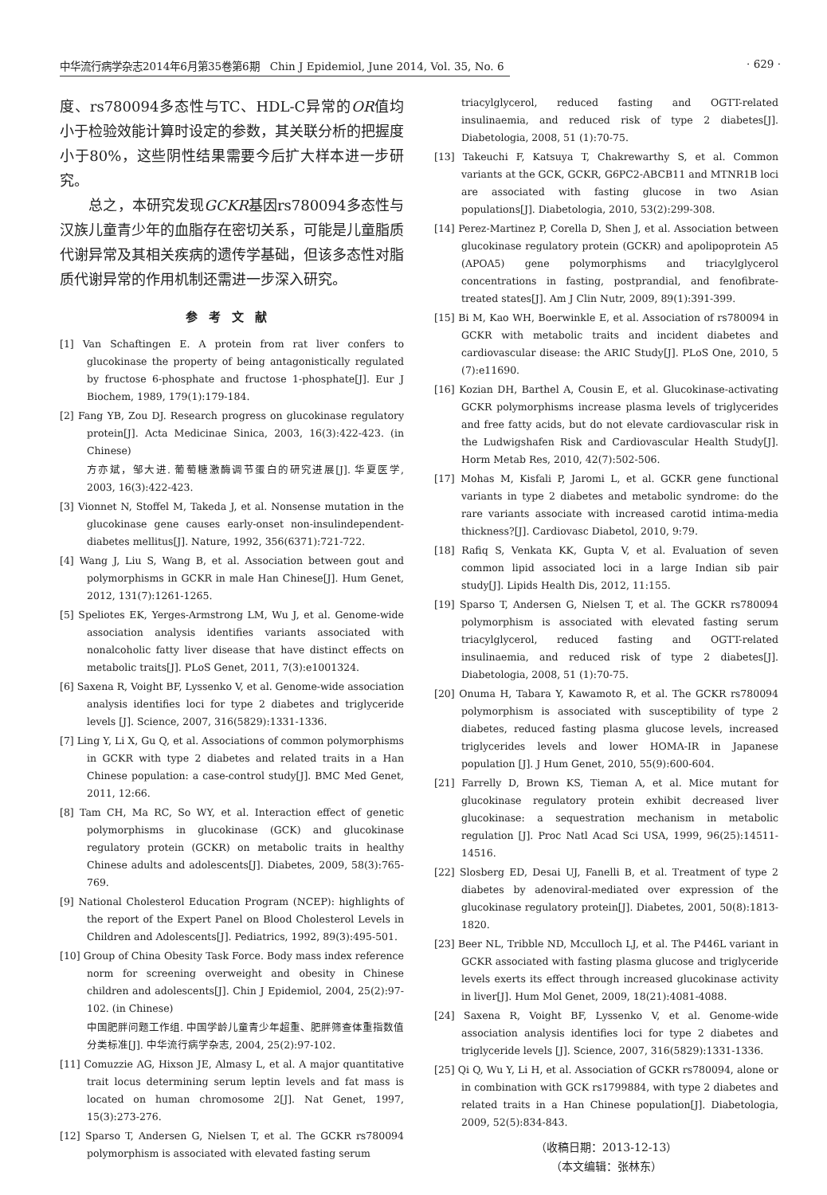中华流行病学杂志2014年6月第35卷第6期　Chin J Epidemiol, June 2014, Vol. 35, No. 6 · 629 ·
度、rs780094多态性与TC、HDL-C异常的OR值均小于检验效能计算时设定的参数，其关联分析的把握度小于80%，这些阴性结果需要今后扩大样本进一步研究。
　　总之，本研究发现GCKR基因rs780094多态性与汉族儿童青少年的血脂存在密切关系，可能是儿童脂质代谢异常及其相关疾病的遗传学基础，但该多态性对脂质代谢异常的作用机制还需进一步深入研究。
参考文献
[1] Van Schaftingen E. A protein from rat liver confers to glucokinase the property of being antagonistically regulated by fructose 6-phosphate and fructose 1-phosphate[J]. Eur J Biochem, 1989, 179(1):179-184.
[2] Fang YB, Zou DJ. Research progress on glucokinase regulatory protein[J]. Acta Medicinae Sinica, 2003, 16(3):422-423. (in Chinese)
方亦斌，邹大进. 葡萄糖激酶调节蛋白的研究进展[J]. 华夏医学, 2003, 16(3):422-423.
[3] Vionnet N, Stoffel M, Takeda J, et al. Nonsense mutation in the glucokinase gene causes early-onset non-insulindependent-diabetes mellitus[J]. Nature, 1992, 356(6371):721-722.
[4] Wang J, Liu S, Wang B, et al. Association between gout and polymorphisms in GCKR in male Han Chinese[J]. Hum Genet, 2012, 131(7):1261-1265.
[5] Speliotes EK, Yerges-Armstrong LM, Wu J, et al. Genome-wide association analysis identifies variants associated with nonalcoholic fatty liver disease that have distinct effects on metabolic traits[J]. PLoS Genet, 2011, 7(3):e1001324.
[6] Saxena R, Voight BF, Lyssenko V, et al. Genome-wide association analysis identifies loci for type 2 diabetes and triglyceride levels [J]. Science, 2007, 316(5829):1331-1336.
[7] Ling Y, Li X, Gu Q, et al. Associations of common polymorphisms in GCKR with type 2 diabetes and related traits in a Han Chinese population: a case-control study[J]. BMC Med Genet, 2011, 12:66.
[8] Tam CH, Ma RC, So WY, et al. Interaction effect of genetic polymorphisms in glucokinase (GCK) and glucokinase regulatory protein (GCKR) on metabolic traits in healthy Chinese adults and adolescents[J]. Diabetes, 2009, 58(3):765-769.
[9] National Cholesterol Education Program (NCEP): highlights of the report of the Expert Panel on Blood Cholesterol Levels in Children and Adolescents[J]. Pediatrics, 1992, 89(3):495-501.
[10] Group of China Obesity Task Force. Body mass index reference norm for screening overweight and obesity in Chinese children and adolescents[J]. Chin J Epidemiol, 2004, 25(2):97-102. (in Chinese)
中国肥胖问题工作组. 中国学龄儿童青少年超重、肥胖筛查体重指数值分类标准[J]. 中华流行病学杂志, 2004, 25(2):97-102.
[11] Comuzzie AG, Hixson JE, Almasy L, et al. A major quantitative trait locus determining serum leptin levels and fat mass is located on human chromosome 2[J]. Nat Genet, 1997, 15(3):273-276.
[12] Sparso T, Andersen G, Nielsen T, et al. The GCKR rs780094 polymorphism is associated with elevated fasting serum
triacylglycerol, reduced fasting and OGTT-related insulinaemia, and reduced risk of type 2 diabetes[J]. Diabetologia, 2008, 51 (1):70-75.
[13] Takeuchi F, Katsuya T, Chakrewarthy S, et al. Common variants at the GCK, GCKR, G6PC2-ABCB11 and MTNR1B loci are associated with fasting glucose in two Asian populations[J]. Diabetologia, 2010, 53(2):299-308.
[14] Perez-Martinez P, Corella D, Shen J, et al. Association between glucokinase regulatory protein (GCKR) and apolipoprotein A5 (APOA5) gene polymorphisms and triacylglycerol concentrations in fasting, postprandial, and fenofibrate-treated states[J]. Am J Clin Nutr, 2009, 89(1):391-399.
[15] Bi M, Kao WH, Boerwinkle E, et al. Association of rs780094 in GCKR with metabolic traits and incident diabetes and cardiovascular disease: the ARIC Study[J]. PLoS One, 2010, 5 (7):e11690.
[16] Kozian DH, Barthel A, Cousin E, et al. Glucokinase-activating GCKR polymorphisms increase plasma levels of triglycerides and free fatty acids, but do not elevate cardiovascular risk in the Ludwigshafen Risk and Cardiovascular Health Study[J]. Horm Metab Res, 2010, 42(7):502-506.
[17] Mohas M, Kisfali P, Jaromi L, et al. GCKR gene functional variants in type 2 diabetes and metabolic syndrome: do the rare variants associate with increased carotid intima-media thickness?[J]. Cardiovasc Diabetol, 2010, 9:79.
[18] Rafiq S, Venkata KK, Gupta V, et al. Evaluation of seven common lipid associated loci in a large Indian sib pair study[J]. Lipids Health Dis, 2012, 11:155.
[19] Sparso T, Andersen G, Nielsen T, et al. The GCKR rs780094 polymorphism is associated with elevated fasting serum triacylglycerol, reduced fasting and OGTT-related insulinaemia, and reduced risk of type 2 diabetes[J]. Diabetologia, 2008, 51 (1):70-75.
[20] Onuma H, Tabara Y, Kawamoto R, et al. The GCKR rs780094 polymorphism is associated with susceptibility of type 2 diabetes, reduced fasting plasma glucose levels, increased triglycerides levels and lower HOMA-IR in Japanese population [J]. J Hum Genet, 2010, 55(9):600-604.
[21] Farrelly D, Brown KS, Tieman A, et al. Mice mutant for glucokinase regulatory protein exhibit decreased liver glucokinase: a sequestration mechanism in metabolic regulation [J]. Proc Natl Acad Sci USA, 1999, 96(25):14511-14516.
[22] Slosberg ED, Desai UJ, Fanelli B, et al. Treatment of type 2 diabetes by adenoviral-mediated over expression of the glucokinase regulatory protein[J]. Diabetes, 2001, 50(8):1813-1820.
[23] Beer NL, Tribble ND, Mcculloch LJ, et al. The P446L variant in GCKR associated with fasting plasma glucose and triglyceride levels exerts its effect through increased glucokinase activity in liver[J]. Hum Mol Genet, 2009, 18(21):4081-4088.
[24] Saxena R, Voight BF, Lyssenko V, et al. Genome-wide association analysis identifies loci for type 2 diabetes and triglyceride levels [J]. Science, 2007, 316(5829):1331-1336.
[25] Qi Q, Wu Y, Li H, et al. Association of GCKR rs780094, alone or in combination with GCK rs1799884, with type 2 diabetes and related traits in a Han Chinese population[J]. Diabetologia, 2009, 52(5):834-843.
（收稿日期：2013-12-13）
（本文编辑：张林东）